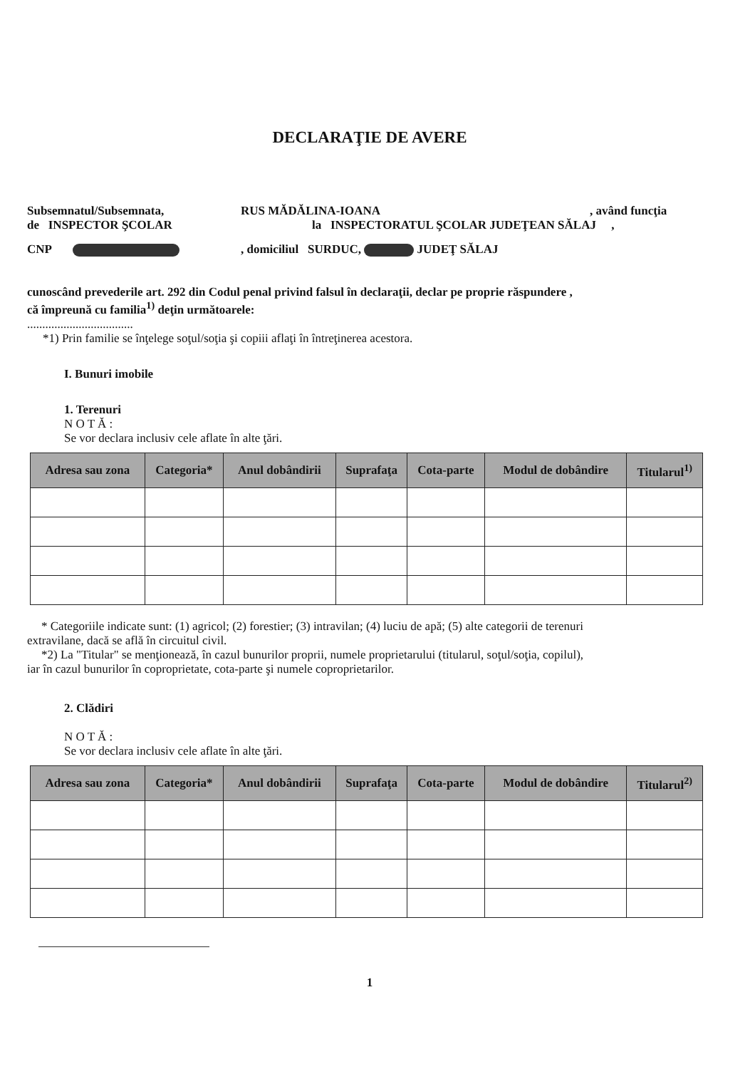DECLARAŢIE DE AVERE
Subsemnatul/Subsemnata, RUS MĂDĂLINA-IOANA, având funcţia
de INSPECTOR ŞCOLAR la INSPECTORATUL ŞCOLAR JUDEŢEAN SĂLAJ ,
CNP , domiciliul SURDUC, JUDEŢ SĂLAJ
cunoscând prevederile art. 292 din Codul penal privind falsul în declaraţii, declar pe proprie răspundere ,
că împreună cu familia<sup>1)</sup> deţin următoarele:
...................................
*1) Prin familie se înţelege soţul/soţia şi copiii aflaţi în întreţinerea acestora.
I. Bunuri imobile
1. Terenuri
N O T Ă :
Se vor declara inclusiv cele aflate în alte ţări.
| Adresa sau zona | Categoria* | Anul dobândirii | Suprafaţa | Cota-parte | Modul de dobândire | Titularul<sup>1)</sup> |
| --- | --- | --- | --- | --- | --- | --- |
* Categoriile indicate sunt: (1) agricol; (2) forestier; (3) intravilan; (4) luciu de apă; (5) alte categorii de terenuri
extravilane, dacă se află în circuitul civil.
*2) La "Titular" se menţionează, în cazul bunurilor proprii, numele proprietarului (titularul, soţul/soţia, copilul),
iar în cazul bunurilor în coproprietate, cota-parte şi numele coproprietarilor.
2. Clădiri
N O T Ă :
Se vor declara inclusiv cele aflate în alte ţări.
| Adresa sau zona | Categoria* | Anul dobândirii | Suprafaţa | Cota-parte | Modul de dobândire | Titularul<sup>2)</sup> |
| --- | --- | --- | --- | --- | --- | --- |
1